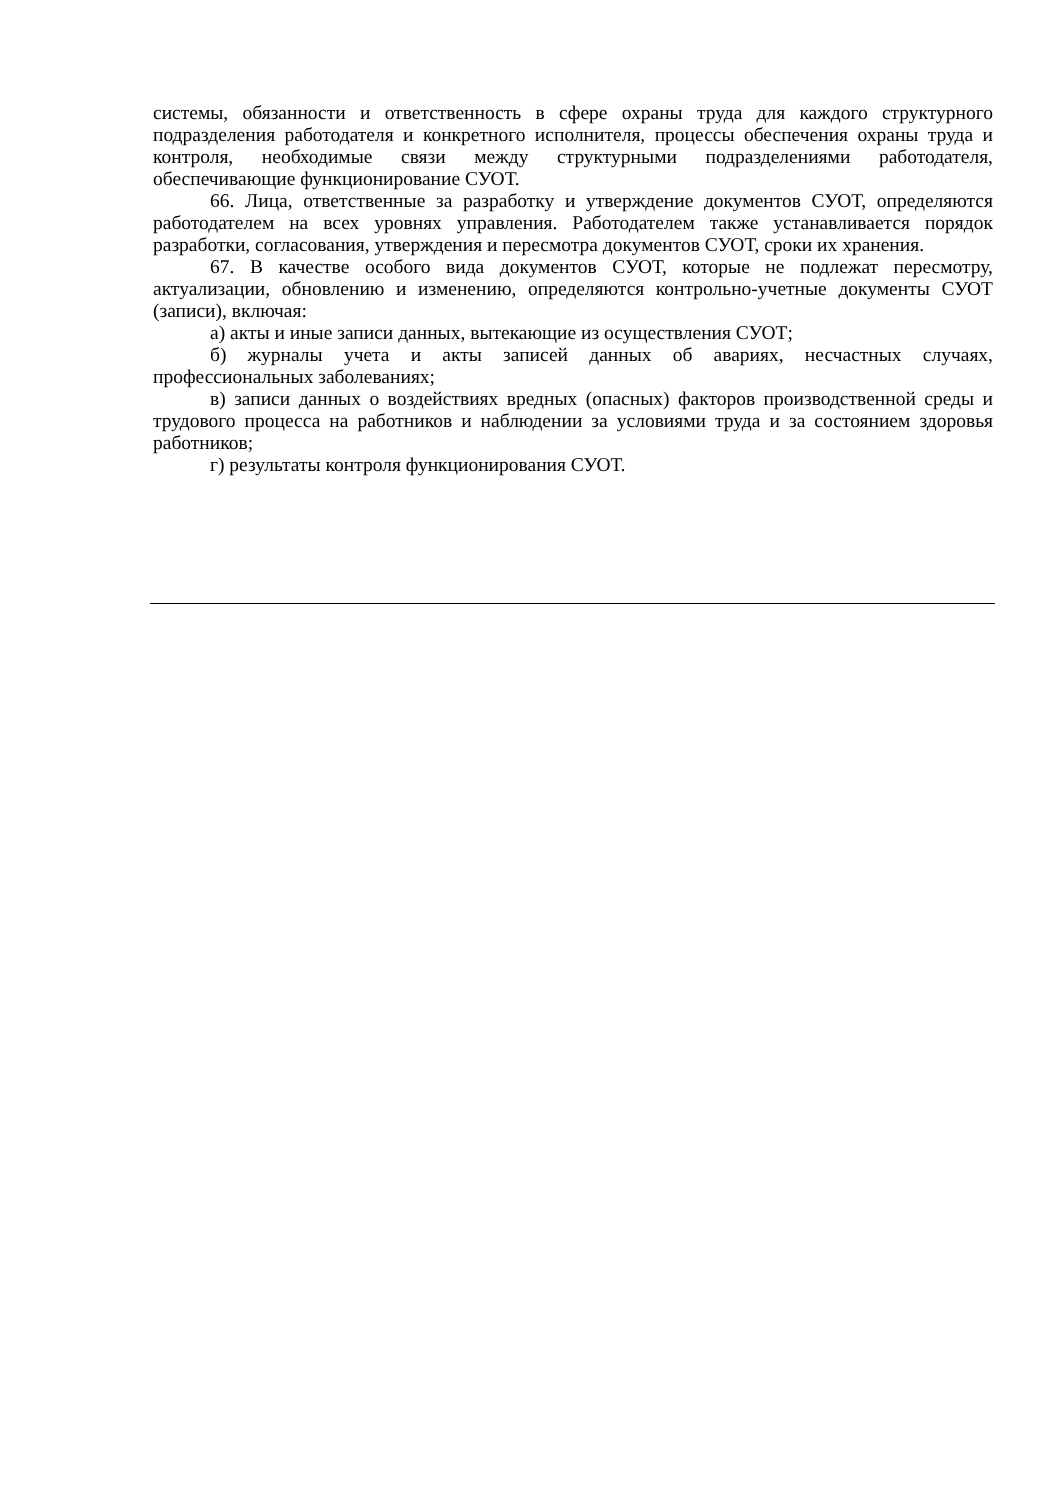системы, обязанности и ответственность в сфере охраны труда для каждого структурного подразделения работодателя и конкретного исполнителя, процессы обеспечения охраны труда и контроля, необходимые связи между структурными подразделениями работодателя, обеспечивающие функционирование СУОТ.
66. Лица, ответственные за разработку и утверждение документов СУОТ, определяются работодателем на всех уровнях управления. Работодателем также устанавливается порядок разработки, согласования, утверждения и пересмотра документов СУОТ, сроки их хранения.
67. В качестве особого вида документов СУОТ, которые не подлежат пересмотру, актуализации, обновлению и изменению, определяются контрольно-учетные документы СУОТ (записи), включая:
а) акты и иные записи данных, вытекающие из осуществления СУОТ;
б) журналы учета и акты записей данных об авариях, несчастных случаях, профессиональных заболеваниях;
в) записи данных о воздействиях вредных (опасных) факторов производственной среды и трудового процесса на работников и наблюдении за условиями труда и за состоянием здоровья работников;
г) результаты контроля функционирования СУОТ.